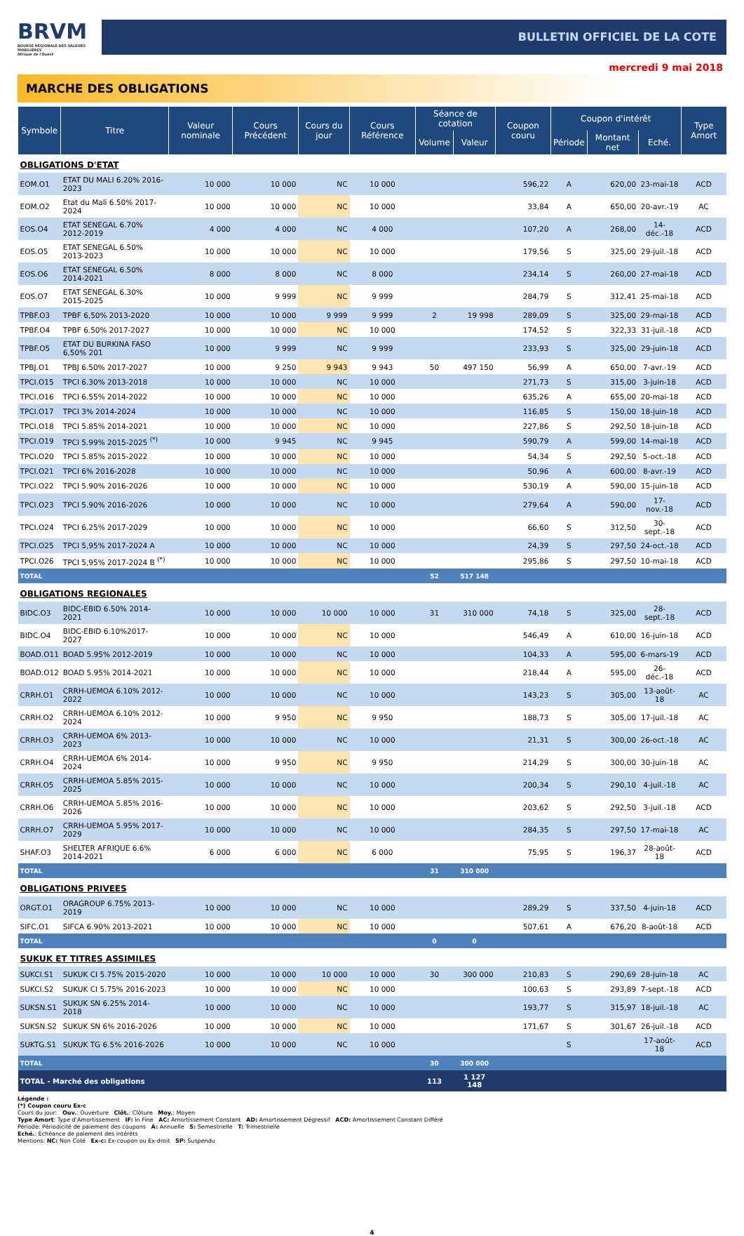BRVM
BOURSE REGIONALE DES VALEURS MOBILIERES
Afrique de l'Ouest
BULLETIN OFFICIEL DE LA COTE
mercredi 9 mai 2018
MARCHE DES OBLIGATIONS
| Symbole | Titre | Valeur nominale | Cours Précédent | Cours du jour | Cours Référence | Séance de cotation | | Coupon couru | Coupon d'intérêt | | | Type Amort |
| --- | --- | --- | --- | --- | --- | --- | --- | --- | --- | --- | --- | --- |
| | | | | | | Volume | Valeur | | Période | Montant net | Eché. | |
| OBLIGATIONS D'ETAT | | | | | | | | | | | | |
| EOM.O1 | ETAT DU MALI 6.20% 2016-2023 | 10 000 | 10 000 | NC | 10 000 | | | 596,22 | A | 620,00 | 23-mai-18 | ACD |
| EOM.O2 | Etat du Mali 6.50% 2017-2024 | 10 000 | 10 000 | NC | 10 000 | | | 33,84 | A | 650,00 | 20-avr.-19 | AC |
| EOS.O4 | ETAT SENEGAL 6.70% 2012-2019 | 4 000 | 4 000 | NC | 4 000 | | | 107,20 | A | 268,00 | 14-déc.-18 | ACD |
| EOS.O5 | ETAT SENEGAL 6.50% 2013-2023 | 10 000 | 10 000 | NC | 10 000 | | | 179,56 | S | 325,00 | 29-juil.-18 | ACD |
| EOS.O6 | ETAT SENEGAL 6.50% 2014-2021 | 8 000 | 8 000 | NC | 8 000 | | | 234,14 | S | 260,00 | 27-mai-18 | ACD |
| EOS.O7 | ETAT SENEGAL 6.30% 2015-2025 | 10 000 | 9 999 | NC | 9 999 | | | 284,79 | S | 312,41 | 25-mai-18 | ACD |
| TPBF.O3 | TPBF 6,50% 2013-2020 | 10 000 | 10 000 | 9 999 | 9 999 | 2 | 19 998 | 289,09 | S | 325,00 | 29-mai-18 | ACD |
| TPBF.O4 | TPBF 6.50% 2017-2027 | 10 000 | 10 000 | NC | 10 000 | | | 174,52 | S | 322,33 | 31-juil.-18 | ACD |
| TPBF.O5 | ETAT DU BURKINA FASO 6,50% 201 | 10 000 | 9 999 | NC | 9 999 | | | 233,93 | S | 325,00 | 29-juin-18 | ACD |
| TPBJ.O1 | TPBJ 6.50% 2017-2027 | 10 000 | 9 250 | 9 943 | 9 943 | 50 | 497 150 | 56,99 | A | 650,00 | 7-avr.-19 | ACD |
| TPCI.O15 | TPCI 6.30% 2013-2018 | 10 000 | 10 000 | NC | 10 000 | | | 271,73 | S | 315,00 | 3-juin-18 | ACD |
| TPCI.O16 | TPCI 6.55% 2014-2022 | 10 000 | 10 000 | NC | 10 000 | | | 635,26 | A | 655,00 | 20-mai-18 | ACD |
| TPCI.O17 | TPCI 3% 2014-2024 | 10 000 | 10 000 | NC | 10 000 | | | 116,85 | S | 150,00 | 18-juin-18 | ACD |
| TPCI.O18 | TPCI 5.85% 2014-2021 | 10 000 | 10 000 | NC | 10 000 | | | 227,86 | S | 292,50 | 18-juin-18 | ACD |
| TPCI.O19 | TPCI 5.99% 2015-2025 <sup>(*)</sup> | 10 000 | 9 945 | NC | 9 945 | | | 590,79 | A | 599,00 | 14-mai-18 | ACD |
| TPCI.O20 | TPCI 5.85% 2015-2022 | 10 000 | 10 000 | NC | 10 000 | | | 54,34 | S | 292,50 | 5-oct.-18 | ACD |
| TPCI.O21 | TPCI 6% 2016-2028 | 10 000 | 10 000 | NC | 10 000 | | | 50,96 | A | 600,00 | 8-avr.-19 | ACD |
| TPCI.O22 | TPCI 5.90% 2016-2026 | 10 000 | 10 000 | NC | 10 000 | | | 530,19 | A | 590,00 | 15-juin-18 | ACD |
| TPCI.O23 | TPCI 5.90% 2016-2026 | 10 000 | 10 000 | NC | 10 000 | | | 279,64 | A | 590,00 | 17-nov.-18 | ACD |
| TPCI.O24 | TPCI 6.25% 2017-2029 | 10 000 | 10 000 | NC | 10 000 | | | 66,60 | S | 312,50 | 30-sept.-18 | ACD |
| TPCI.O25 | TPCI 5,95% 2017-2024 A | 10 000 | 10 000 | NC | 10 000 | | | 24,39 | S | 297,50 | 24-oct.-18 | ACD |
| TPCI.O26 | TPCI 5,95% 2017-2024 B <sup>(*)</sup> | 10 000 | 10 000 | NC | 10 000 | | | 295,86 | S | 297,50 | 10-mai-18 | ACD |
| TOTAL | | | | | | 52 | 517 148 | | | | | |
| OBLIGATIONS REGIONALES | | | | | | | | | | | | |
| BIDC.O3 | BIDC-EBID 6.50% 2014-2021 | 10 000 | 10 000 | 10 000 | 10 000 | 31 | 310 000 | 74,18 | S | 325,00 | 28-sept.-18 | ACD |
| BIDC.O4 | BIDC-EBID 6.10%2017-2027 | 10 000 | 10 000 | NC | 10 000 | | | 546,49 | A | 610,00 | 16-juin-18 | ACD |
| BOAD.O11 | BOAD 5.95% 2012-2019 | 10 000 | 10 000 | NC | 10 000 | | | 104,33 | A | 595,00 | 6-mars-19 | ACD |
| BOAD.O12 | BOAD 5.95% 2014-2021 | 10 000 | 10 000 | NC | 10 000 | | | 218,44 | A | 595,00 | 26-déc.-18 | ACD |
| CRRH.O1 | CRRH-UEMOA 6.10% 2012-2022 | 10 000 | 10 000 | NC | 10 000 | | | 143,23 | S | 305,00 | 13-août-18 | AC |
| CRRH.O2 | CRRH-UEMOA 6.10% 2012-2024 | 10 000 | 9 950 | NC | 9 950 | | | 188,73 | S | 305,00 | 17-juil.-18 | AC |
| CRRH.O3 | CRRH-UEMOA 6% 2013-2023 | 10 000 | 10 000 | NC | 10 000 | | | 21,31 | S | 300,00 | 26-oct.-18 | AC |
| CRRH.O4 | CRRH-UEMOA 6% 2014-2024 | 10 000 | 9 950 | NC | 9 950 | | | 214,29 | S | 300,00 | 30-juin-18 | AC |
| CRRH.O5 | CRRH-UEMOA 5.85% 2015-2025 | 10 000 | 10 000 | NC | 10 000 | | | 200,34 | S | 290,10 | 4-juil.-18 | AC |
| CRRH.O6 | CRRH-UEMOA 5.85% 2016-2026 | 10 000 | 10 000 | NC | 10 000 | | | 203,62 | S | 292,50 | 3-juil.-18 | ACD |
| CRRH.O7 | CRRH-UEMOA 5.95% 2017-2029 | 10 000 | 10 000 | NC | 10 000 | | | 284,35 | S | 297,50 | 17-mai-18 | AC |
| SHAF.O3 | SHELTER AFRIQUE 6.6% 2014-2021 | 6 000 | 6 000 | NC | 6 000 | | | 75,95 | S | 196,37 | 28-août-18 | ACD |
| TOTAL | | | | | | 31 | 310 000 | | | | | |
| OBLIGATIONS PRIVEES | | | | | | | | | | | | |
| ORGT.O1 | ORAGROUP 6.75% 2013-2019 | 10 000 | 10 000 | NC | 10 000 | | | 289,29 | S | 337,50 | 4-juin-18 | ACD |
| SIFC.O1 | SIFCA 6.90% 2013-2021 | 10 000 | 10 000 | NC | 10 000 | | | 507,61 | A | 676,20 | 8-août-18 | ACD |
| TOTAL | | | | | | 0 | 0 | | | | | |
| SUKUK ET TITRES ASSIMILES | | | | | | | | | | | | |
| SUKCI.S1 | SUKUK CI 5.75% 2015-2020 | 10 000 | 10 000 | 10 000 | 10 000 | 30 | 300 000 | 210,83 | S | 290,69 | 28-juin-18 | AC |
| SUKCI.S2 | SUKUK CI 5.75% 2016-2023 | 10 000 | 10 000 | NC | 10 000 | | | 100,63 | S | 293,89 | 7-sept.-18 | ACD |
| SUKSN.S1 | SUKUK SN 6.25% 2014-2018 | 10 000 | 10 000 | NC | 10 000 | | | 193,77 | S | 315,97 | 18-juil.-18 | AC |
| SUKSN.S2 | SUKUK SN 6% 2016-2026 | 10 000 | 10 000 | NC | 10 000 | | | 171,67 | S | 301,67 | 26-juil.-18 | ACD |
| SUKTG.S1 | SUKUK TG 6.5% 2016-2026 | 10 000 | 10 000 | NC | 10 000 | | | | S | | 17-août-18 | ACD |
| TOTAL | | | | | | 30 | 300 000 | | | | | |
| TOTAL - Marché des obligations | | | | | | 113 | 1 127 148 | | | | | |
Légende :
(*) Coupon couru Ex-c
Cours du jour: Ouv.: Ouverture Clôt.: Clôture Moy.: Moyen
Type Amort: Type d'Amortissement IF: In Fine AC: Amortissement Constant AD: Amortissement Dégressif ACD: Amortissement Constant Différé
Période: Périodicité de paiement des coupons A: Annuelle S: Semestrielle T: Trimestrielle
Eché.: Échéance de paiement des intérêts
Mentions: NC: Non Coté Ex-c: Ex-coupon ou Ex-droit SP: Suspendu
4